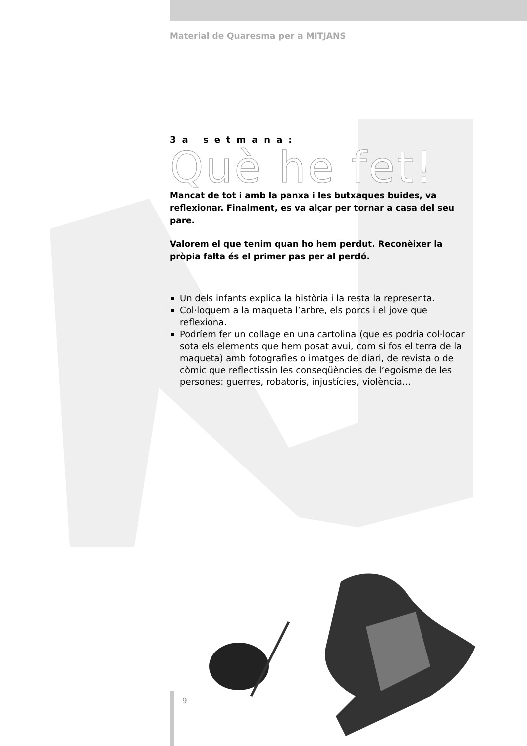Material de Quaresma per a MITJANS
3a setmana:
Què he fet!
Mancat de tot i amb la panxa i les butxaques buides, va reflexionar. Finalment, es va alçar per tornar a casa del seu pare.
Valorem el que tenim quan ho hem perdut. Reconèixer la pròpia falta és el primer pas per al perdó.
Un dels infants explica la història i la resta la representa.
Col·loquem a la maqueta l’arbre, els porcs i el jove que reflexiona.
Podríem fer un collage en una cartolina (que es podria col·locar sota els elements que hem posat avui, com si fos el terra de la maqueta) amb fotografies o imatges de diari, de revista o de còmic que reflectissin les conseqüències de l’egoisme de les persones: guerres, robatoris, injustícies, violència...
9